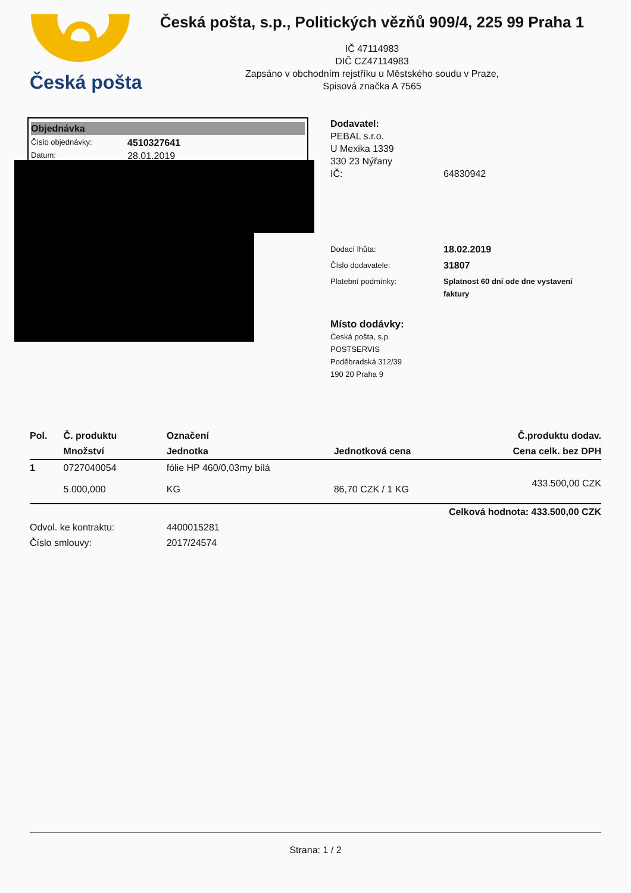Česká pošta
Česká pošta, s.p., Politických vězňů 909/4, 225 99 Praha 1
IČ 47114983
DIČ CZ47114983
Zapsáno v obchodním rejstříku u Městského soudu v Praze,
Spisová značka A 7565
Objednávka
Číslo objednávky: 4510327641
Datum: 28.01.2019
Dodavatel:
PEBAL s.r.o.
U Mexika 1339
330 23 Nýřany
IČ: 64830942
Dodací lhůta: 18.02.2019
Číslo dodavatele: 31807
Platební podmínky: Splatnost 60 dní ode dne vystavení faktury
Místo dodávky:
Česká pošta, s.p.
POSTSERVIS
Poděbradská 312/39
190 20 Praha 9
| Pol. | Č. produktu | Označení | | Č.produktu dodav. |
| --- | --- | --- | --- | --- |
| | Množství | Jednotka | Jednotková cena | Cena celk. bez DPH |
| 1 | 0727040054 | fólie HP 460/0,03my bílá | | |
| | 5.000,000 | KG | 86,70 CZK / 1 KG | 433.500,00 CZK |
| Celková hodnota: 433.500,00 CZK | | | | |
| Odvol. ke kontraktu: | | 4400015281 | | |
| Číslo smlouvy: | | 2017/24574 | | |
Strana: 1 / 2